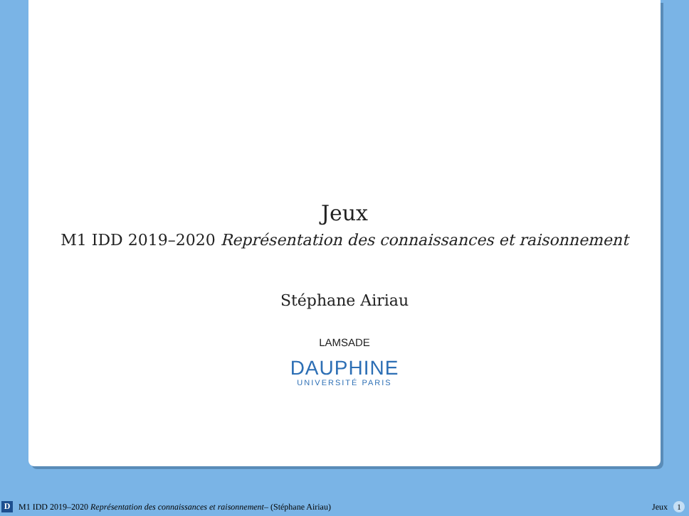Jeux
M1 IDD 2019–2020 Représentation des connaissances et raisonnement
Stéphane Airiau
LAMSADE
DAUPHINE
UNIVERSITÉ PARIS
D
M1 IDD 2019–2020 Représentation des connaissances et raisonnement– (Stéphane Airiau)
Jeux 1